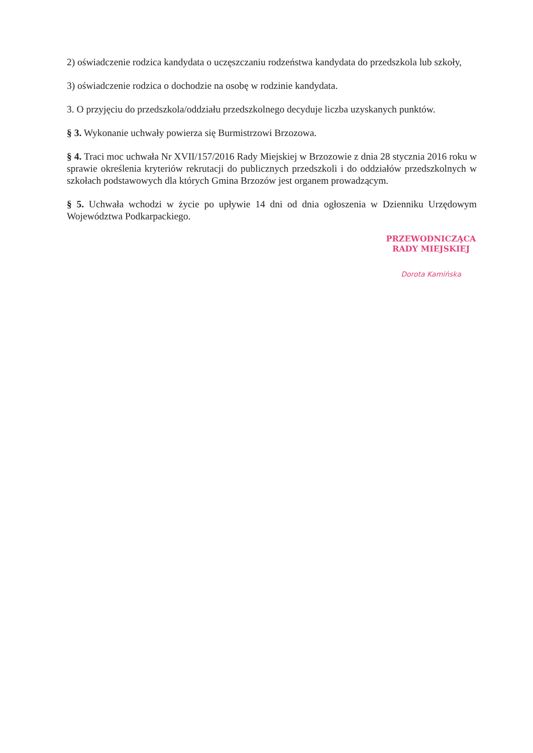2) oświadczenie rodzica kandydata o uczęszczaniu rodzeństwa kandydata do przedszkola lub szkoły,
3) oświadczenie rodzica o dochodzie na osobę w rodzinie kandydata.
3. O przyjęciu do przedszkola/oddziału przedszkolnego decyduje liczba uzyskanych punktów.
§ 3. Wykonanie uchwały powierza się Burmistrzowi Brzozowa.
§ 4. Traci moc uchwała Nr XVII/157/2016 Rady Miejskiej w Brzozowie z dnia 28 stycznia 2016 roku w sprawie określenia kryteriów rekrutacji do publicznych przedszkoli i do oddziałów przedszkolnych w szkołach podstawowych dla których Gmina Brzozów jest organem prowadzącym.
§ 5. Uchwała wchodzi w życie po upływie 14 dni od dnia ogłoszenia w Dzienniku Urzędowym Województwa Podkarpackiego.
PRZEWODNICZĄCA
RADY MIEJSKIEJ
Dorota Kamińska